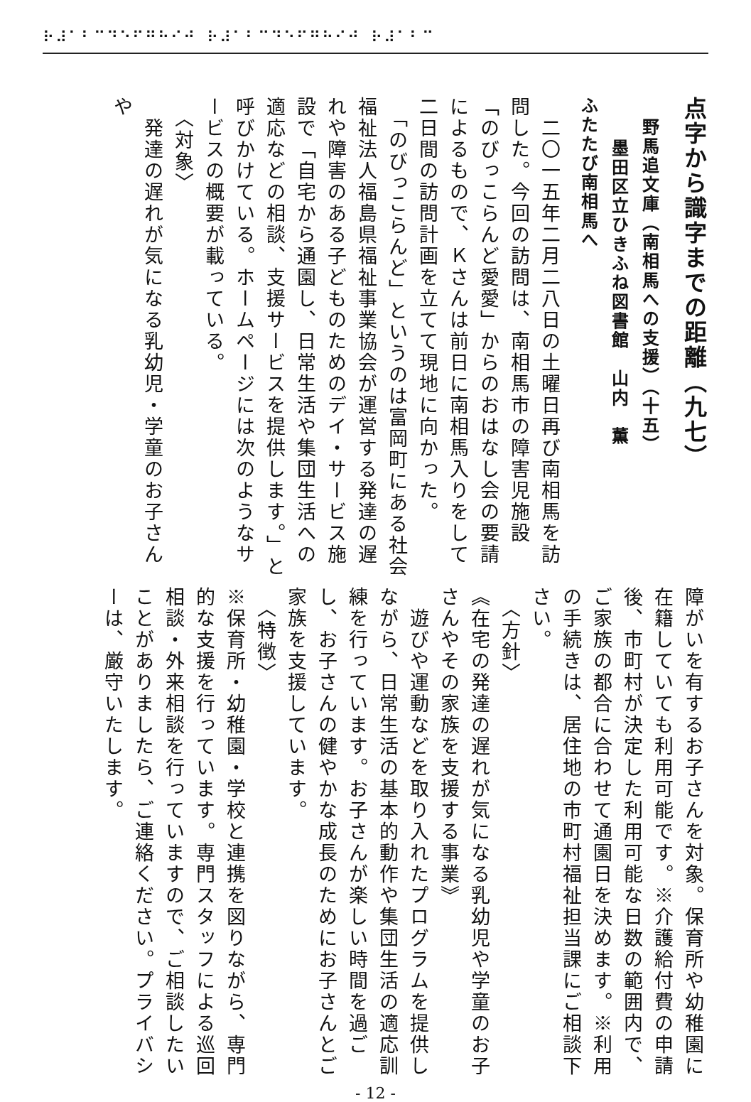⠗⠼⠁⠃⠉⠙⠑⠋⠛⠓⠊⠚ ⠗⠼⠁⠃⠉⠙⠑⠋⠛⠓⠊⠚ ⠗⠼⠁⠃⠉
点字から識字までの距離（九七）
野馬追文庫（南相馬への支援）（十五）
墨田区立ひきふね図書館　山内　薫
ふたたび南相馬へ
　二〇一五年二月二八日の土曜日再び南相馬を訪問した。今回の訪問は、南相馬市の障害児施設「のびっこらんど愛愛」からのおはなし会の要請によるもので、Ｋさんは前日に南相馬入りをして二日間の訪問計画を立てて現地に向かった。
　「のびっこらんど」というのは富岡町にある社会福祉法人福島県福祉事業協会が運営する発達の遅れや障害のある子どものためのデイ・サービス施設で「自宅から通園し、日常生活や集団生活への適応などの相談、支援サービスを提供します。」と呼びかけている。ホームページには次のようなサービスの概要が載っている。
　〈対象〉
　発達の遅れが気になる乳幼児・学童のお子さんや
障がいを有するお子さんを対象。保育所や幼稚園に在籍していても利用可能です。※介護給付費の申請後、市町村が決定した利用可能な日数の範囲内で、ご家族の都合に合わせて通園日を決めます。※利用の手続きは、居住地の市町村福祉担当課にご相談下さい。
　〈方針〉
《在宅の発達の遅れが気になる乳幼児や学童のお子さんやその家族を支援する事業》
　遊びや運動などを取り入れたプログラムを提供しながら、日常生活の基本的動作や集団生活の適応訓練を行っています。お子さんが楽しい時間を過ごし、お子さんの健やかな成長のためにお子さんとご家族を支援しています。
　〈特徴〉
※保育所・幼稚園・学校と連携を図りながら、専門的な支援を行っています。専門スタッフによる巡回相談・外来相談を行っていますので、ご相談したいことがありましたら、ご連絡ください。プライバシーは、厳守いたします。
- 12 -